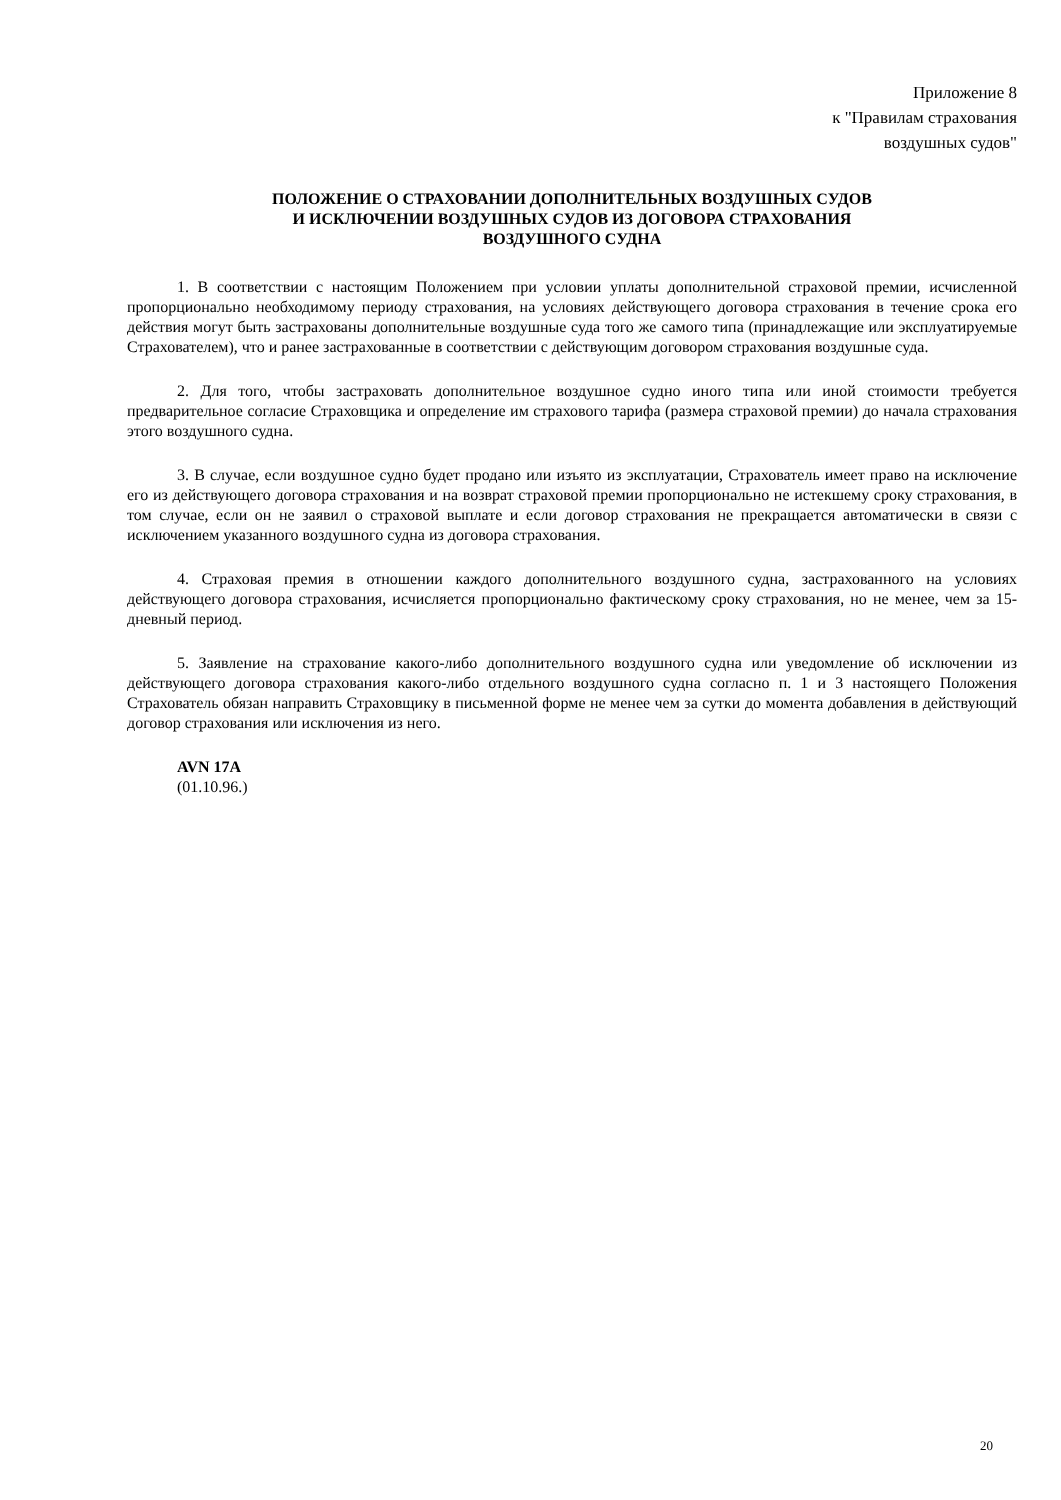Приложение 8
к "Правилам страхования
воздушных судов"
ПОЛОЖЕНИЕ О СТРАХОВАНИИ ДОПОЛНИТЕЛЬНЫХ ВОЗДУШНЫХ СУДОВ
И ИСКЛЮЧЕНИИ ВОЗДУШНЫХ СУДОВ ИЗ ДОГОВОРА СТРАХОВАНИЯ
ВОЗДУШНОГО СУДНА
1. В соответствии с настоящим Положением при условии уплаты дополнительной страховой премии, исчисленной пропорционально необходимому периоду страхования, на условиях действующего договора страхования в течение срока его действия могут быть застрахованы дополнительные воздушные суда того же самого типа (принадлежащие или эксплуатируемые Страхователем), что и ранее застрахованные в соответствии с действующим договором страхования воздушные суда.
2. Для того, чтобы застраховать дополнительное воздушное судно иного типа или иной стоимости требуется предварительное согласие Страховщика и определение им страхового тарифа (размера страховой премии) до начала страхования этого воздушного судна.
3. В случае, если воздушное судно будет продано или изъято из эксплуатации, Страхователь имеет право на исключение его из действующего договора страхования и на возврат страховой премии пропорционально не истекшему сроку страхования, в том случае, если он не заявил о страховой выплате и если договор страхования не прекращается автоматически в связи с исключением указанного воздушного судна из договора страхования.
4. Страховая премия в отношении каждого дополнительного воздушного судна, застрахованного на условиях действующего договора страхования, исчисляется пропорционально фактическому сроку страхования, но не менее, чем за 15-дневный период.
5. Заявление на страхование какого-либо дополнительного воздушного судна или уведомление об исключении из действующего договора страхования какого-либо отдельного воздушного судна согласно п. 1 и 3 настоящего Положения Страхователь обязан направить Страховщику в письменной форме не менее чем за сутки до момента добавления в действующий договор страхования или исключения из него.
AVN 17A
(01.10.96.)
20